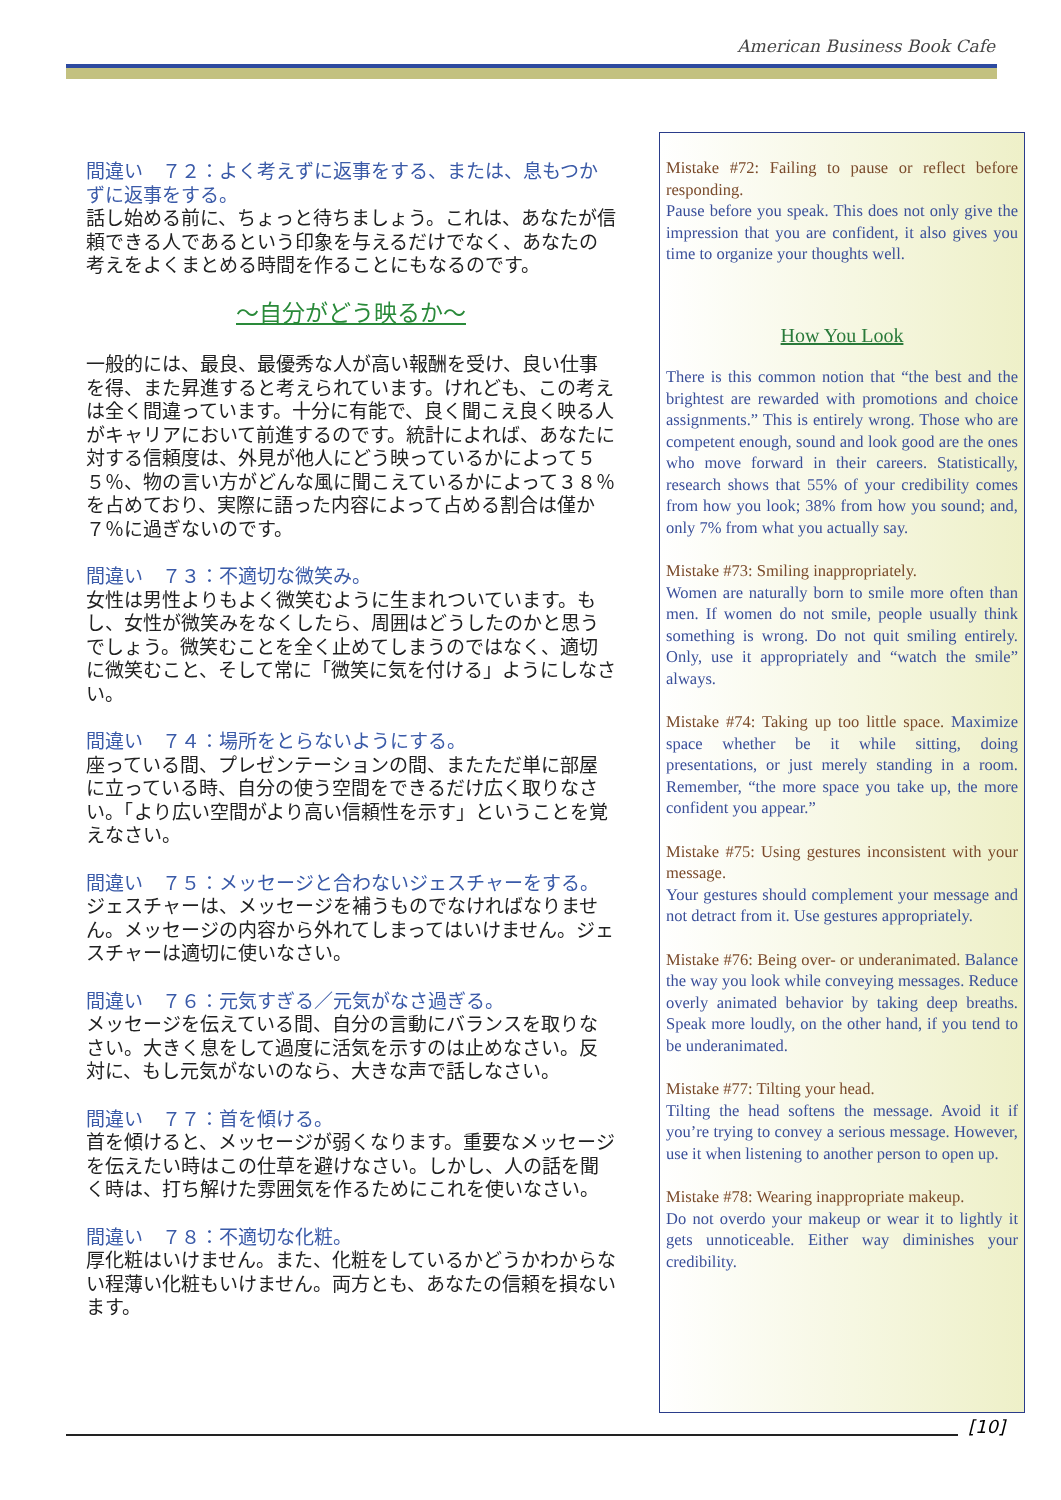American Business Book Cafe
間違い　７２：よく考えずに返事をする、または、息もつかずに返事をする。
話し始める前に、ちょっと待ちましょう。これは、あなたが信頼できる人であるという印象を与えるだけでなく、あなたの考えをよくまとめる時間を作ることにもなるのです。
～自分がどう映るか～
一般的には、最良、最優秀な人が高い報酬を受け、良い仕事を得、また昇進すると考えられています。けれども、この考えは全く間違っています。十分に有能で、良く聞こえ良く映る人がキャリアにおいて前進するのです。統計によれば、あなたに対する信頼度は、外見が他人にどう映っているかによって５５％、物の言い方がどんな風に聞こえているかによって３８％を占めており、実際に語った内容によって占める割合は僅か７％に過ぎないのです。
間違い　７３：不適切な微笑み。
女性は男性よりもよく微笑むように生まれついています。もし、女性が微笑みをなくしたら、周囲はどうしたのかと思うでしょう。微笑むことを全く止めてしまうのではなく、適切に微笑むこと、そして常に「微笑に気を付ける」ようにしなさい。
間違い　７４：場所をとらないようにする。
座っている間、プレゼンテーションの間、またただ単に部屋に立っている時、自分の使う空間をできるだけ広く取りなさい。「より広い空間がより高い信頼性を示す」ということを覚えなさい。
間違い　７５：メッセージと合わないジェスチャーをする。
ジェスチャーは、メッセージを補うものでなければなりません。メッセージの内容から外れてしまってはいけません。ジェスチャーは適切に使いなさい。
間違い　７６：元気すぎる／元気がなさ過ぎる。
メッセージを伝えている間、自分の言動にバランスを取りなさい。大きく息をして過度に活気を示すのは止めなさい。反対に、もし元気がないのなら、大きな声で話しなさい。
間違い　７７：首を傾ける。
首を傾けると、メッセージが弱くなります。重要なメッセージを伝えたい時はこの仕草を避けなさい。しかし、人の話を聞く時は、打ち解けた雰囲気を作るためにこれを使いなさい。
間違い　７８：不適切な化粧。
厚化粧はいけません。また、化粧をしているかどうかわからない程薄い化粧もいけません。両方とも、あなたの信頼を損ないます。
Mistake #72: Failing to pause or reflect before responding.
Pause before you speak. This does not only give the impression that you are confident, it also gives you time to organize your thoughts well.
How You Look
There is this common notion that “the best and the brightest are rewarded with promotions and choice assignments.” This is entirely wrong. Those who are competent enough, sound and look good are the ones who move forward in their careers. Statistically, research shows that 55% of your credibility comes from how you look; 38% from how you sound; and, only 7% from what you actually say.
Mistake #73: Smiling inappropriately.
Women are naturally born to smile more often than men. If women do not smile, people usually think something is wrong. Do not quit smiling entirely. Only, use it appropriately and “watch the smile” always.
Mistake #74: Taking up too little space. Maximize space whether be it while sitting, doing presentations, or just merely standing in a room. Remember, “the more space you take up, the more confident you appear.”
Mistake #75: Using gestures inconsistent with your message.
Your gestures should complement your message and not detract from it. Use gestures appropriately.
Mistake #76: Being over- or underanimated. Balance the way you look while conveying messages. Reduce overly animated behavior by taking deep breaths. Speak more loudly, on the other hand, if you tend to be underanimated.
Mistake #77: Tilting your head.
Tilting the head softens the message. Avoid it if you’re trying to convey a serious message. However, use it when listening to another person to open up.
Mistake #78: Wearing inappropriate makeup.
Do not overdo your makeup or wear it to lightly it gets unnoticeable. Either way diminishes your credibility.
[10]